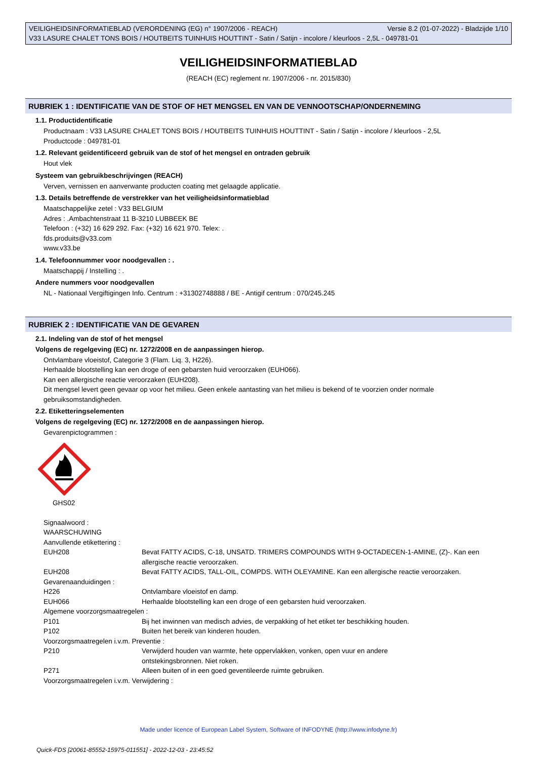Versie 8.2 (01-07-2022) - Bladzijde 1/10 VEILIGHEIDSINFORMATIEBLAD (VERORDENING (EG) n° 1907/2006 - REACH)
V33 LASURE CHALET TONS BOIS / HOUTBEITS TUINHUIS HOUTTINT - Satin / Satijn - incolore / kleurloos - 2,5L - 049781-01
VEILIGHEIDSINFORMATIEBLAD
(REACH (EC) reglement nr. 1907/2006 - nr. 2015/830)
RUBRIEK 1 : IDENTIFICATIE VAN DE STOF OF HET MENGSEL EN VAN DE VENNOOTSCHAP/ONDERNEMING
1.1. Productidentificatie
Productnaam : V33 LASURE CHALET TONS BOIS / HOUTBEITS TUINHUIS HOUTTINT - Satin / Satijn - incolore / kleurloos - 2,5L
Productcode : 049781-01
1.2. Relevant geïdentificeerd gebruik van de stof of het mengsel en ontraden gebruik
Hout vlek
Systeem van gebruikbeschrijvingen (REACH)
Verven, vernissen en aanverwante producten coating met gelaagde applicatie.
1.3. Details betreffende de verstrekker van het veiligheidsinformatieblad
Maatschappelijke zetel : V33 BELGIUM
Adres : .Ambachtenstraat 11 B-3210 LUBBEEK BE
Telefoon : (+32) 16 629 292. Fax: (+32) 16 621 970. Telex: .
fds.produits@v33.com
www.v33.be
1.4. Telefoonnummer voor noodgevallen : .
Maatschappij / Instelling : .
Andere nummers voor noodgevallen
NL - Nationaal Vergiftigingen Info. Centrum : +31302748888 / BE - Antigif centrum : 070/245.245
RUBRIEK 2 : IDENTIFICATIE VAN DE GEVAREN
2.1. Indeling van de stof of het mengsel
Volgens de regelgeving (EC) nr. 1272/2008 en de aanpassingen hierop.
Ontvlambare vloeistof, Categorie 3 (Flam. Liq. 3, H226).
Herhaalde blootstelling kan een droge of een gebarsten huid veroorzaken (EUH066).
Kan een allergische reactie veroorzaken (EUH208).
Dit mengsel levert geen gevaar op voor het milieu. Geen enkele aantasting van het milieu is bekend of te voorzien onder normale gebruiksomstandigheden.
2.2. Etiketteringselementen
Volgens de regelgeving (EC) nr. 1272/2008 en de aanpassingen hierop.
Gevarenpictogrammen :
GHS02
Signaalwoord :
WAARSCHUWING
Aanvullende etikettering :
| EUH208 | Bevat FATTY ACIDS, C-18, UNSATD. TRIMERS COMPOUNDS WITH 9-OCTADECEN-1-AMINE, (Z)-. Kan een allergische reactie veroorzaken. |
| EUH208 | Bevat FATTY ACIDS, TALL-OIL, COMPDS. WITH OLEYAMINE. Kan een allergische reactie veroorzaken. |
| Gevarenaanduidingen : | |
| H226 | Ontvlambare vloeistof en damp. |
| EUH066 | Herhaalde blootstelling kan een droge of een gebarsten huid veroorzaken. |
| Algemene voorzorgsmaatregelen : | |
| P101 | Bij het inwinnen van medisch advies, de verpakking of het etiket ter beschikking houden. |
| P102 | Buiten het bereik van kinderen houden. |
| Voorzorgsmaatregelen i.v.m. Preventie : | |
| P210 | Verwijderd houden van warmte, hete oppervlakken, vonken, open vuur en andere ontstekingsbronnen. Niet roken. |
| P271 | Alleen buiten of in een goed geventileerde ruimte gebruiken. |
| Voorzorgsmaatregelen i.v.m. Verwijdering : | |
Made under licence of European Label System, Software of INFODYNE (http://www.infodyne.fr)
Quick-FDS [20061-85552-15975-011551] - 2022-12-03 - 23:45:52